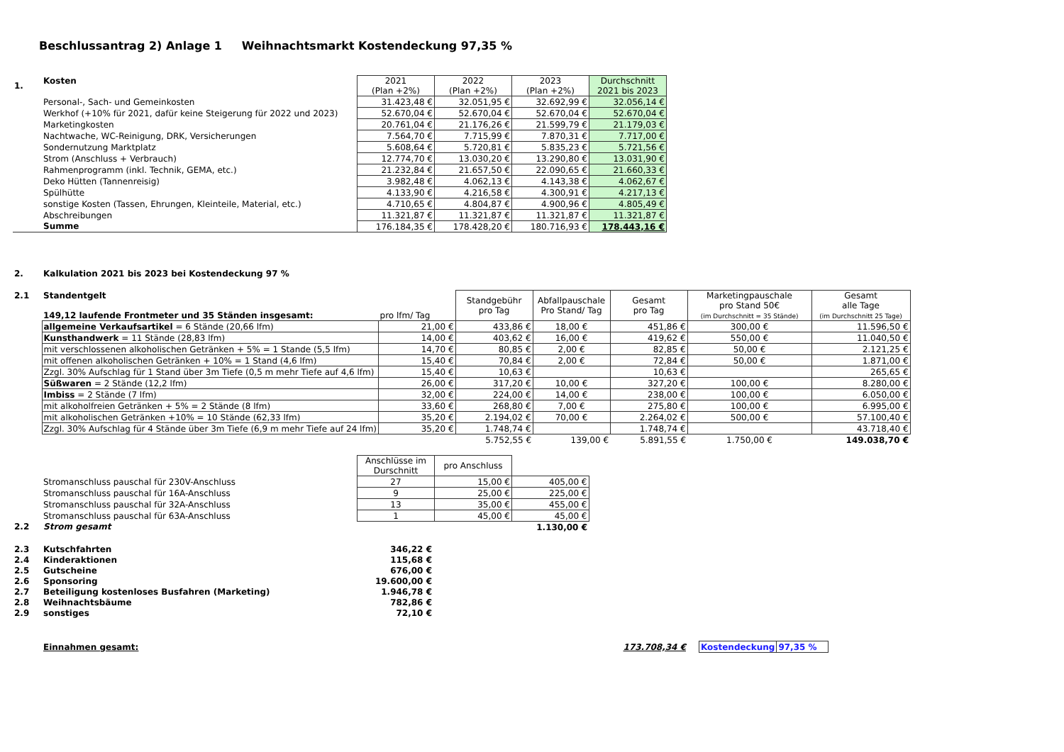Beschlussantrag 2) Anlage 1 Weihnachtsmarkt Kostendeckung 97,35 %
| 1. | Kosten | 2021 (Plan +2%) | 2022 (Plan +2%) | 2023 (Plan +2%) | Durchschnitt 2021 bis 2023 |
| | Personal-, Sach- und Gemeinkosten | 31.423,48 € | 32.051,95 € | 32.692,99 € | 32.056,14 € |
| | Werkhof (+10% für 2021, dafür keine Steigerung für 2022 und 2023) | 52.670,04 € | 52.670,04 € | 52.670,04 € | 52.670,04 € |
| | Marketingkosten | 20.761,04 € | 21.176,26 € | 21.599,79 € | 21.179,03 € |
| | Nachtwache, WC-Reinigung, DRK, Versicherungen | 7.564,70 € | 7.715,99 € | 7.870,31 € | 7.717,00 € |
| | Sondernutzung Marktplatz | 5.608,64 € | 5.720,81 € | 5.835,23 € | 5.721,56 € |
| | Strom (Anschluss + Verbrauch) | 12.774,70 € | 13.030,20 € | 13.290,80 € | 13.031,90 € |
| | Rahmenprogramm (inkl. Technik, GEMA, etc.) | 21.232,84 € | 21.657,50 € | 22.090,65 € | 21.660,33 € |
| | Deko Hütten (Tannenreisig) | 3.982,48 € | 4.062,13 € | 4.143,38 € | 4.062,67 € |
| | Spülhütte | 4.133,90 € | 4.216,58 € | 4.300,91 € | 4.217,13 € |
| | sonstige Kosten (Tassen, Ehrungen, Kleinteile, Material, etc.) | 4.710,65 € | 4.804,87 € | 4.900,96 € | 4.805,49 € |
| | Abschreibungen | 11.321,87 € | 11.321,87 € | 11.321,87 € | 11.321,87 € |
| | Summe | 176.184,35 € | 178.428,20 € | 180.716,93 € | 178.443,16 € |
| 2. | Kalkulation 2021 bis 2023 bei Kostendeckung 97 % |
| 2.1 | Standentgelt 149,12 laufende Frontmeter und 35 Ständen insgesamt: | pro lfm/ Tag | Standgebühr pro Tag | Abfallpauschale Pro Stand/ Tag | Gesamt pro Tag | Marketingpauschale pro Stand 50€ (im Durchschnitt = 35 Stände) | Gesamt alle Tage (im Durchschnitt 25 Tage) |
| | allgemeine Verkaufsartikel = 6 Stände (20,66 lfm) | 21,00 € | 433,86 € | 18,00 € | 451,86 € | 300,00 € | 11.596,50 € |
| | Kunsthandwerk = 11 Stände (28,83 lfm) | 14,00 € | 403,62 € | 16,00 € | 419,62 € | 550,00 € | 11.040,50 € |
| | mit verschlossenen alkoholischen Getränken + 5% = 1 Stande (5,5 lfm) | 14,70 € | 80,85 € | 2,00 € | 82,85 € | 50,00 € | 2.121,25 € |
| | mit offenen alkoholischen Getränken + 10% = 1 Stand (4,6 lfm) | 15,40 € | 70,84 € | 2,00 € | 72,84 € | 50,00 € | 1.871,00 € |
| | Zzgl. 30% Aufschlag für 1 Stand über 3m Tiefe (0,5 m mehr Tiefe auf 4,6 lfm) | 15,40 € | 10,63 € | | 10,63 € | | 265,65 € |
| | Süßwaren = 2 Stände (12,2 lfm) | 26,00 € | 317,20 € | 10,00 € | 327,20 € | 100,00 € | 8.280,00 € |
| | Imbiss = 2 Stände (7 lfm) | 32,00 € | 224,00 € | 14,00 € | 238,00 € | 100,00 € | 6.050,00 € |
| | mit alkoholfreien Getränken + 5% = 2 Stände (8 lfm) | 33,60 € | 268,80 € | 7,00 € | 275,80 € | 100,00 € | 6.995,00 € |
| | mit alkoholischen Getränken +10% = 10 Stände (62,33 lfm) | 35,20 € | 2.194,02 € | 70,00 € | 2.264,02 € | 500,00 € | 57.100,40 € |
| | Zzgl. 30% Aufschlag für 4 Stände über 3m Tiefe (6,9 m mehr Tiefe auf 24 lfm) | 35,20 € | 1.748,74 € | | 1.748,74 € | | 43.718,40 € |
| | | | 5.752,55 € | 139,00 € | 5.891,55 € | 1.750,00 € | 149.038,70 € |
| | | Anschlüsse im Durschnitt | pro Anschluss | |
| | Stromanschluss pauschal für 230V-Anschluss | 27 | 15,00 € | 405,00 € |
| | Stromanschluss pauschal für 16A-Anschluss | 9 | 25,00 € | 225,00 € |
| | Stromanschluss pauschal für 32A-Anschluss | 13 | 35,00 € | 455,00 € |
| | Stromanschluss pauschal für 63A-Anschluss | 1 | 45,00 € | 45,00 € |
| 2.2 | Strom gesamt | | | 1.130,00 € |
| 2.3 | Kutschfahrten | 346,22 € |
| 2.4 | Kinderaktionen | 115,68 € |
| 2.5 | Gutscheine | 676,00 € |
| 2.6 | Sponsoring | 19.600,00 € |
| 2.7 | Beteiligung kostenloses Busfahren (Marketing) | 1.946,78 € |
| 2.8 | Weihnachtsbäume | 782,86 € |
| 2.9 | sonstiges | 72,10 € |
| | Einnahmen gesamt: | 173.708,34 € | | Kostendeckung | 97,35 % |